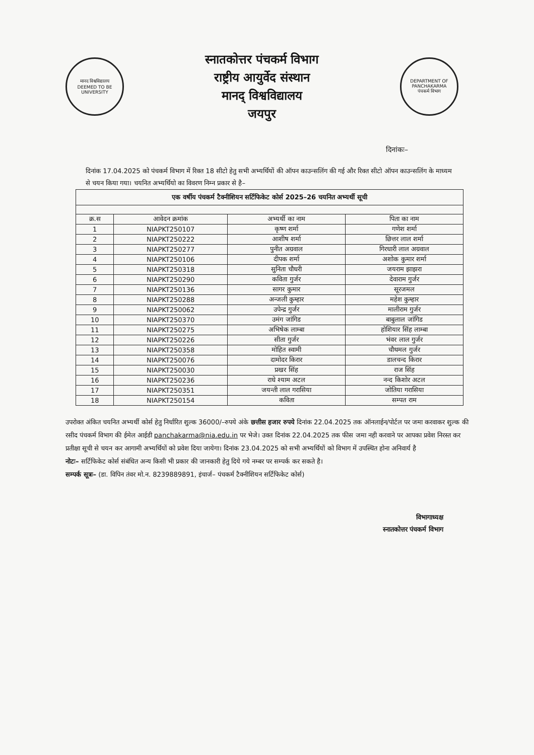मानद विश्वविद्यालय
DEEMED TO BE UNIVERSITY
स्नातकोत्तर पंचकर्म विभाग
राष्ट्रीय आयुर्वेद संस्थान
मानद् विश्वविद्यालय
जयपुर
DEPARTMENT OF PANCHAKARMA
पंचकर्म विभाग
दिनांकः–
दिनांक 17.04.2025 को पंचकर्म विभाग में रिक्त 18 सीटो हेतु सभी अभ्यर्थियों की ऑपन काउन्सलिंग की गई और रिक्त सीटो ऑपन काउन्सलिंग के माध्यम से चयन किया गया। चयनित अभ्यर्थियो का विवरण निम्न प्रकार से है–
| एक वर्षीय पंचकर्म टैक्नीशियन सर्टिफिकेट कोर्स 2025–26 चयनित अभ्यर्थी सूची | | | |
| --- | --- | --- | --- |
| क्र.स | आवेदन क्रमांक | अभ्यर्थी का नाम | पिता का नाम |
| 1 | NIAPKT250107 | कृष्ण शर्मा | गणेश शर्मा |
| 2 | NIAPKT250222 | आशीष शर्मा | छित्तर लाल शर्मा |
| 3 | NIAPKT250277 | पुनीत अग्रवाल | गिरधारी लाल अग्रवाल |
| 4 | NIAPKT250106 | दीपक शर्मा | अशोक कुमार शर्मा |
| 5 | NIAPKT250318 | सुनिता चौधरी | जयराम झाझरा |
| 6 | NIAPKT250290 | कविता गुर्जर | देवाराम गुर्जर |
| 7 | NIAPKT250136 | सागर कुमार | सूरजमल |
| 8 | NIAPKT250288 | अन्जली कुम्हार | महेश कुम्हार |
| 9 | NIAPKT250062 | उपेन्द्र गुर्जर | मालीराम गुर्जर |
| 10 | NIAPKT250370 | उमंग जांगिड | बाबुलाल जांगिड |
| 11 | NIAPKT250275 | अभिषेक लाम्बा | होशियार सिंह लाम्बा |
| 12 | NIAPKT250226 | सीता गुर्जर | भंवर लाल गुर्जर |
| 13 | NIAPKT250358 | मोहित स्वामी | चौथमल गुर्जर |
| 14 | NIAPKT250076 | दामोदर किरार | डालचन्द किरार |
| 15 | NIAPKT250030 | प्रखर सिंह | राज सिंह |
| 16 | NIAPKT250236 | राधे श्याम अटल | नन्द किशोर अटल |
| 17 | NIAPKT250351 | जयन्ती लाल गरासिया | जोतिया गरासिया |
| 18 | NIAPKT250154 | कविता | सम्पत राम |
उपरोक्त अंकित चयनित अभ्यर्थी कोर्स हेतु निर्धारित शुल्क 36000/–रुपये अंके छत्तीस हजार रुपये दिनांक 22.04.2025 तक ऑनलाईन/पोर्टल पर जमा करवाकर शुल्क की रसीद पंचकर्म विभाग की ईमेल आईडी panchakarma@nia.edu.in पर भेजे। उक्त दिनांक 22.04.2025 तक फीस जमा नही करवाने पर आपका प्रवेश निरस्त कर प्रतीक्षा सूची से चयन कर आगामी अभ्यर्थियों को प्रवेश दिया जायेगा। दिनांक 23.04.2025 को सभी अभ्यर्थियों को विभाग में उपस्थित होना अनिवार्य है
नोटः– सर्टिफिकेट कोर्स संबंधित अन्य किसी भी प्रकार की जानकारी हेतु दिये गये नम्बर पर सम्पर्क कर सकते है।
सम्पर्क सूत्रः– (डा. विपिन तंवर मो.न. 8239889891, इंचार्ज– पंचकर्म टैक्नीशियन सर्टिफिकेट कोर्स)
विभागाध्यक्ष
स्नातकोत्तर पंचकर्म विभाग